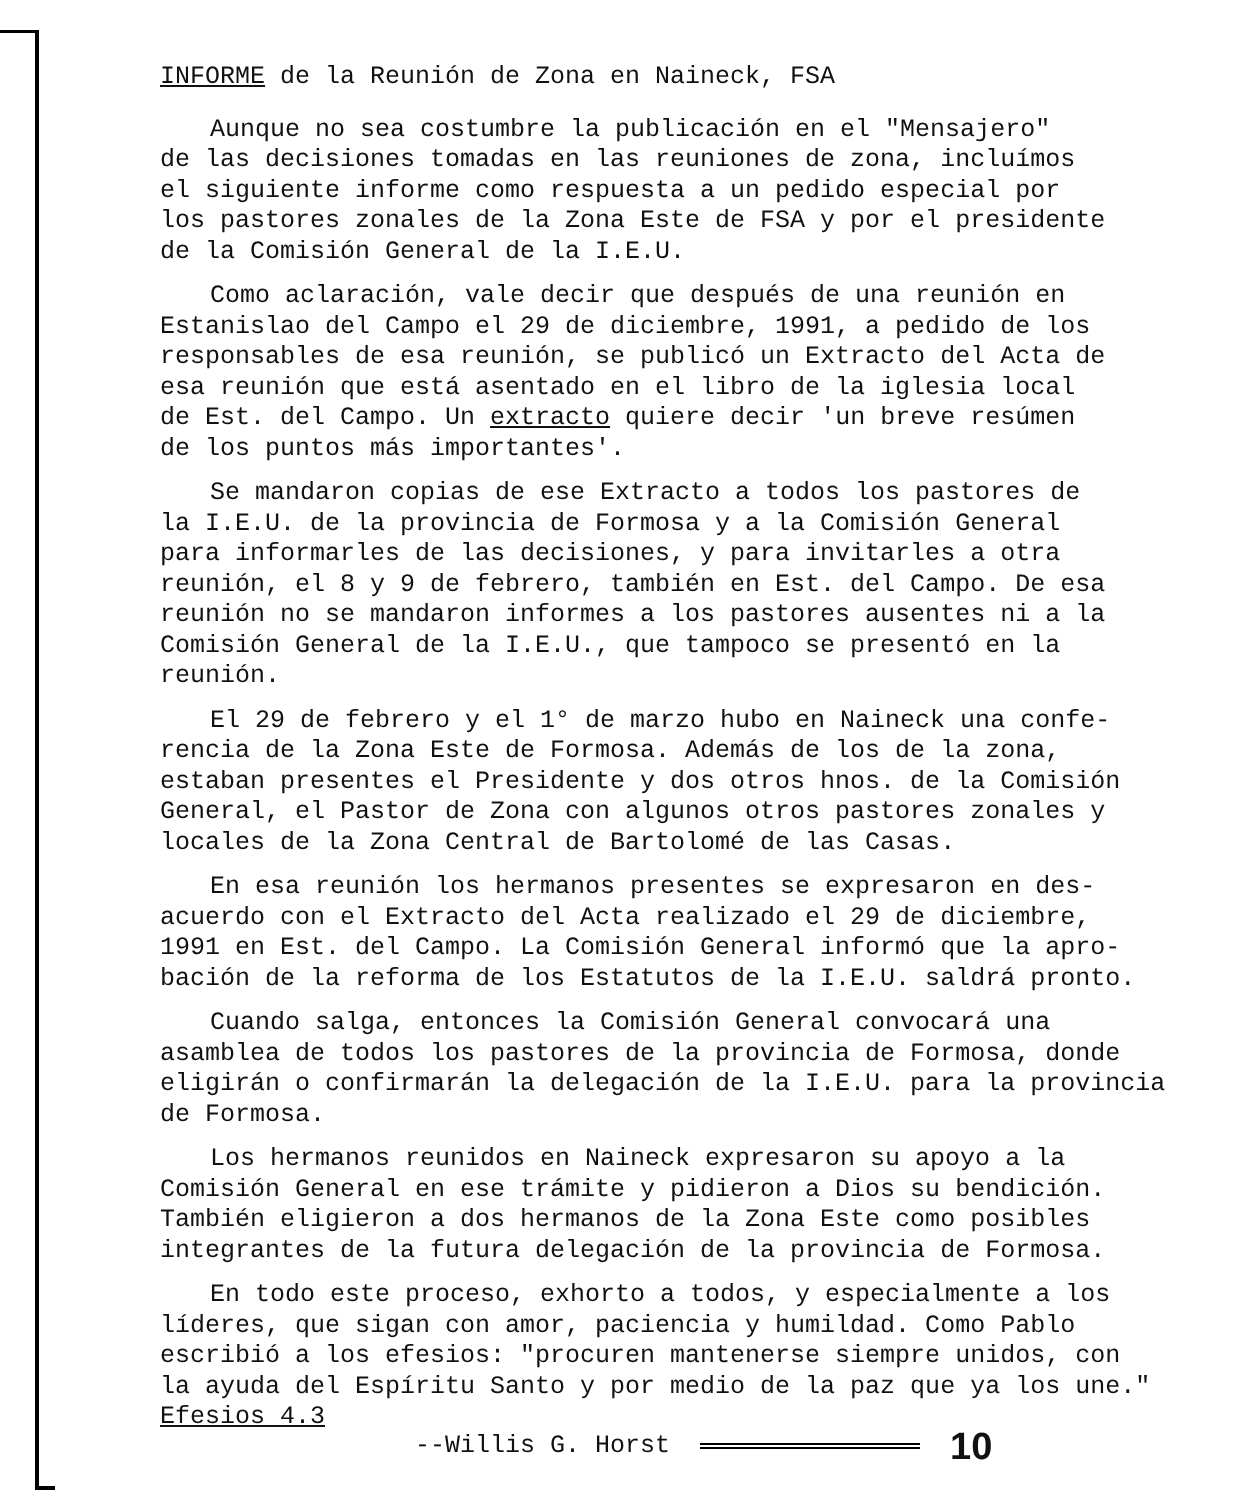INFORME de la Reunión de Zona en Naineck, FSA
Aunque no sea costumbre la publicación en el "Mensajero" de las decisiones tomadas en las reuniones de zona, incluímos el siguiente informe como respuesta a un pedido especial por los pastores zonales de la Zona Este de FSA y por el presidente de la Comisión General de la I.E.U.
Como aclaración, vale decir que después de una reunión en Estanislao del Campo el 29 de diciembre, 1991, a pedido de los responsables de esa reunión, se publicó un Extracto del Acta de esa reunión que está asentado en el libro de la iglesia local de Est. del Campo. Un extracto quiere decir 'un breve resúmen de los puntos más importantes'.
Se mandaron copias de ese Extracto a todos los pastores de la I.E.U. de la provincia de Formosa y a la Comisión General para informarles de las decisiones, y para invitarles a otra reunión, el 8 y 9 de febrero, también en Est. del Campo. De esa reunión no se mandaron informes a los pastores ausentes ni a la Comisión General de la I.E.U., que tampoco se presentó en la reunión.
El 29 de febrero y el 1° de marzo hubo en Naineck una confe- rencia de la Zona Este de Formosa. Además de los de la zona, estaban presentes el Presidente y dos otros hnos. de la Comisión General, el Pastor de Zona con algunos otros pastores zonales y locales de la Zona Central de Bartolomé de las Casas.
En esa reunión los hermanos presentes se expresaron en des- acuerdo con el Extracto del Acta realizado el 29 de diciembre, 1991 en Est. del Campo. La Comisión General informó que la apro- bación de la reforma de los Estatutos de la I.E.U. saldrá pronto.
Cuando salga, entonces la Comisión General convocará una asamblea de todos los pastores de la provincia de Formosa, donde eligirán o confirmarán la delegación de la I.E.U. para la provincia de Formosa.
Los hermanos reunidos en Naineck expresaron su apoyo a la Comisión General en ese trámite y pidieron a Dios su bendición. También eligieron a dos hermanos de la Zona Este como posibles integrantes de la futura delegación de la provincia de Formosa.
En todo este proceso, exhorto a todos, y especialmente a los líderes, que sigan con amor, paciencia y humildad. Como Pablo escribió a los efesios: "procuren mantenerse siempre unidos, con la ayuda del Espíritu Santo y por medio de la paz que ya los une."
Efesios 4.3
--Willis G. Horst 10